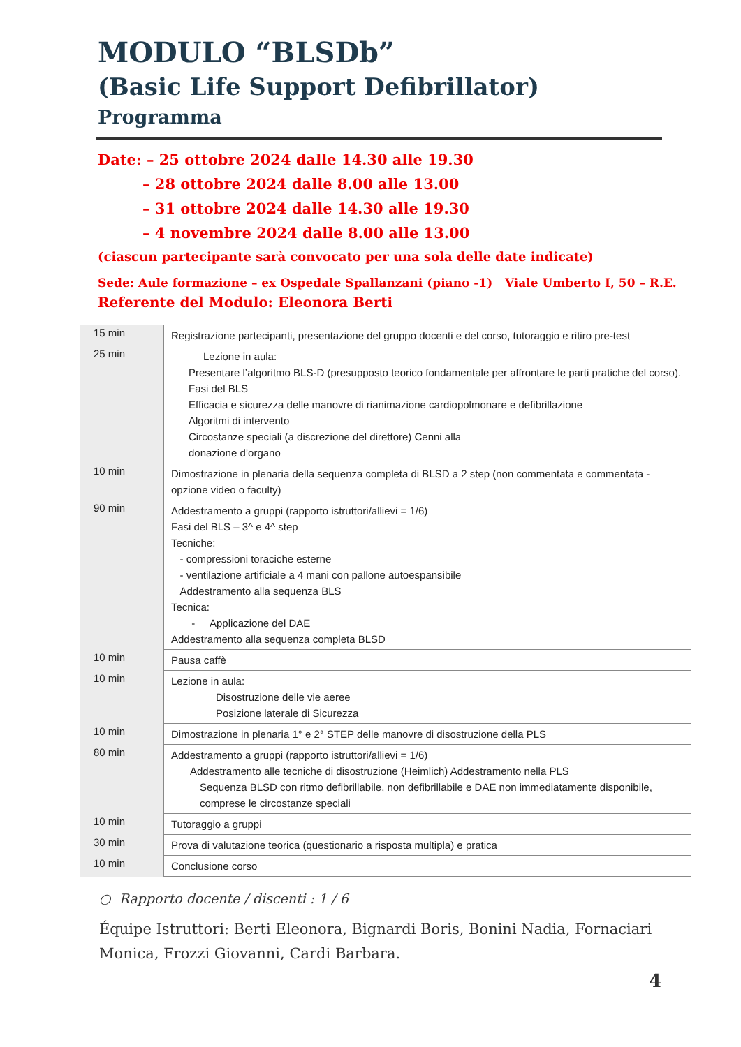MODULO “BLSDb”
(Basic Life Support Defibrillator)
Programma
Date: – 25 ottobre 2024 dalle 14.30 alle 19.30
– 28 ottobre 2024 dalle 8.00 alle 13.00
– 31 ottobre 2024 dalle 14.30 alle 19.30
– 4 novembre 2024 dalle 8.00 alle 13.00
(ciascun partecipante sarà convocato per una sola delle date indicate)
Sede: Aule formazione – ex Ospedale Spallanzani (piano -1) Viale Umberto I, 50 – R.E.
Referente del Modulo: Eleonora Berti
| 15 min | Registrazione partecipanti, presentazione del gruppo docenti e del corso, tutoraggio e ritiro pre-test |
| 25 min | Lezione in aula: Presentare l’algoritmo BLS-D (presupposto teorico fondamentale per affrontare le parti pratiche del corso). Fasi del BLS Efficacia e sicurezza delle manovre di rianimazione cardiopolmonare e defibrillazione Algoritmi di intervento Circostanze speciali (a discrezione del direttore) Cenni alla donazione d’organo |
| 10 min | Dimostrazione in plenaria della sequenza completa di BLSD a 2 step (non commentata e commentata - opzione video o faculty) |
| 90 min | Addestramento a gruppi (rapporto istruttori/allievi = 1/6) Fasi del BLS – 3^ e 4^ step Tecniche: - compressioni toraciche esterne - ventilazione artificiale a 4 mani con pallone autoespansibile Addestramento alla sequenza BLS Tecnica: - Applicazione del DAE Addestramento alla sequenza completa BLSD |
| 10 min | Pausa caffè |
| 10 min | Lezione in aula: Disostruzione delle vie aeree Posizione laterale di Sicurezza |
| 10 min | Dimostrazione in plenaria 1° e 2° STEP delle manovre di disostruzione della PLS |
| 80 min | Addestramento a gruppi (rapporto istruttori/allievi = 1/6) Addestramento alle tecniche di disostruzione (Heimlich) Addestramento nella PLS Sequenza BLSD con ritmo defibrillabile, non defibrillabile e DAE non immediatamente disponibile, comprese le circostanze speciali |
| 10 min | Tutoraggio a gruppi |
| 30 min | Prova di valutazione teorica (questionario a risposta multipla) e pratica |
| 10 min | Conclusione corso |
○ Rapporto docente / discenti : 1 / 6
Équipe Istruttori: Berti Eleonora, Bignardi Boris, Bonini Nadia, Fornaciari Monica, Frozzi Giovanni, Cardi Barbara.
4